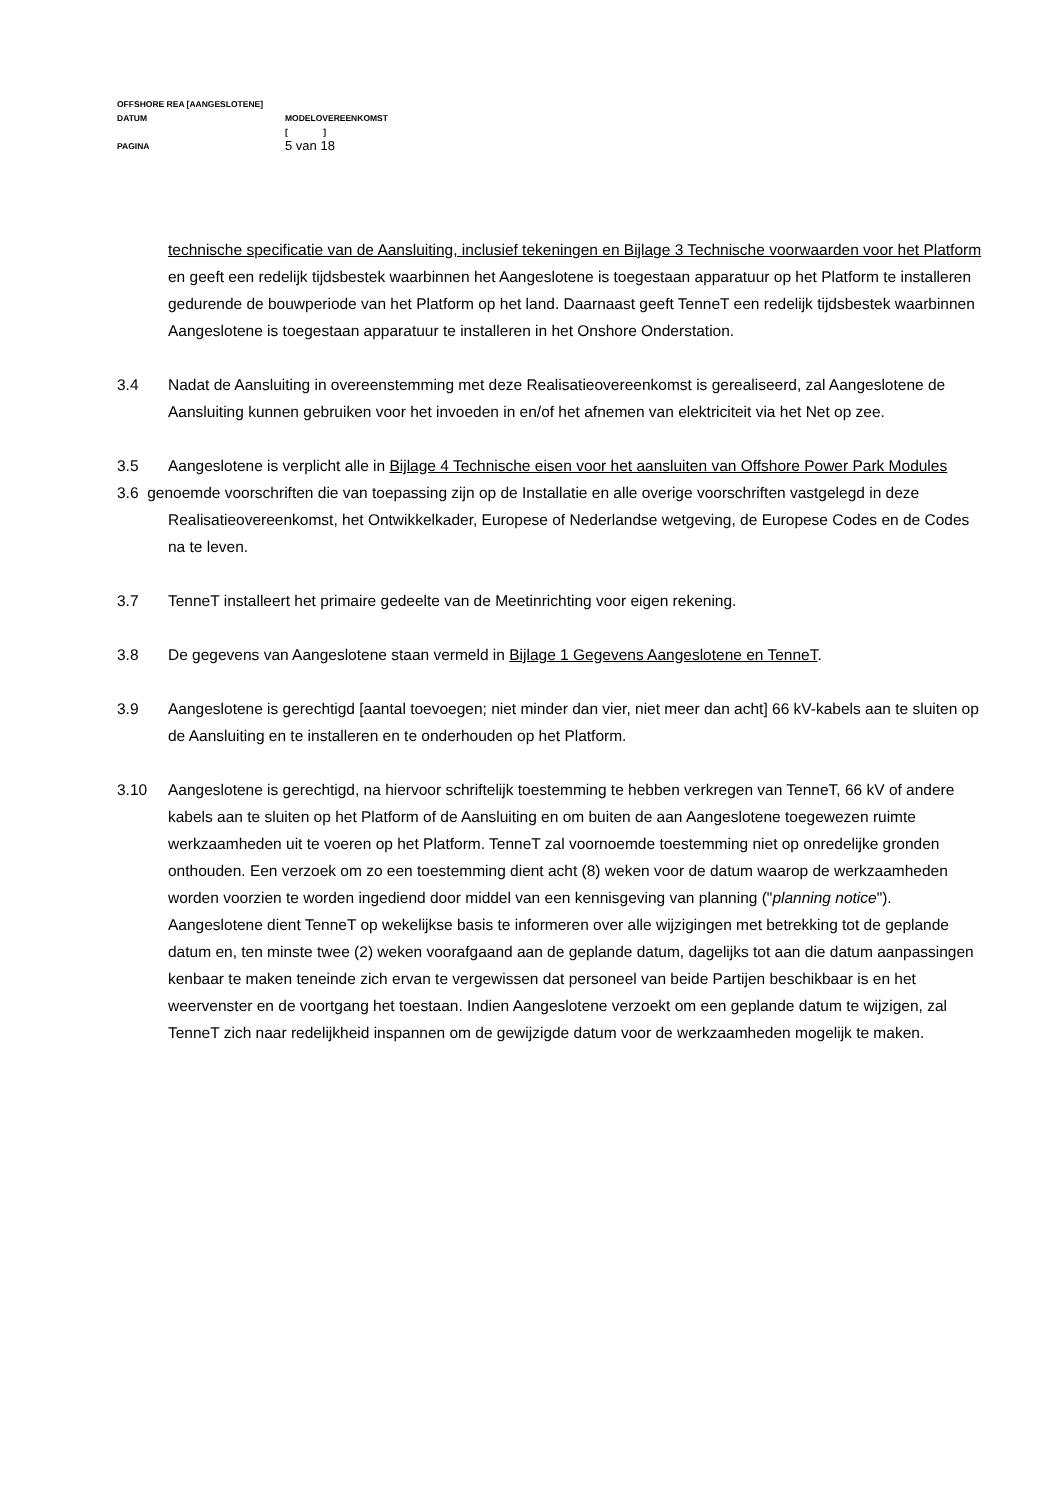OFFSHORE REA [AANGESLOTENE]
DATUM MODELOVEREENKOMST
[ ]
PAGINA 5 van 18
technische specificatie van de Aansluiting, inclusief tekeningen en Bijlage 3 Technische voorwaarden voor het Platform en geeft een redelijk tijdsbestek waarbinnen het Aangeslotene is toegestaan apparatuur op het Platform te installeren gedurende de bouwperiode van het Platform op het land. Daarnaast geeft TenneT een redelijk tijdsbestek waarbinnen Aangeslotene is toegestaan apparatuur te installeren in het Onshore Onderstation.
3.4 Nadat de Aansluiting in overeenstemming met deze Realisatieovereenkomst is gerealiseerd, zal Aangeslotene de Aansluiting kunnen gebruiken voor het invoeden in en/of het afnemen van elektriciteit via het Net op zee.
3.5 Aangeslotene is verplicht alle in Bijlage 4 Technische eisen voor het aansluiten van Offshore Power Park Modules
3.6 genoemde voorschriften die van toepassing zijn op de Installatie en alle overige voorschriften vastgelegd in deze Realisatieovereenkomst, het Ontwikkelkader, Europese of Nederlandse wetgeving, de Europese Codes en de Codes na te leven.
3.7 TenneT installeert het primaire gedeelte van de Meetinrichting voor eigen rekening.
3.8 De gegevens van Aangeslotene staan vermeld in Bijlage 1 Gegevens Aangeslotene en TenneT.
3.9 Aangeslotene is gerechtigd [aantal toevoegen; niet minder dan vier, niet meer dan acht] 66 kV-kabels aan te sluiten op de Aansluiting en te installeren en te onderhouden op het Platform.
3.10 Aangeslotene is gerechtigd, na hiervoor schriftelijk toestemming te hebben verkregen van TenneT, 66 kV of andere kabels aan te sluiten op het Platform of de Aansluiting en om buiten de aan Aangeslotene toegewezen ruimte werkzaamheden uit te voeren op het Platform. TenneT zal voornoemde toestemming niet op onredelijke gronden onthouden. Een verzoek om zo een toestemming dient acht (8) weken voor de datum waarop de werkzaamheden worden voorzien te worden ingediend door middel van een kennisgeving van planning ("planning notice"). Aangeslotene dient TenneT op wekelijkse basis te informeren over alle wijzigingen met betrekking tot de geplande datum en, ten minste twee (2) weken voorafgaand aan de geplande datum, dagelijks tot aan die datum aanpassingen kenbaar te maken teneinde zich ervan te vergewissen dat personeel van beide Partijen beschikbaar is en het weervenster en de voortgang het toestaan. Indien Aangeslotene verzoekt om een geplande datum te wijzigen, zal TenneT zich naar redelijkheid inspannen om de gewijzigde datum voor de werkzaamheden mogelijk te maken.